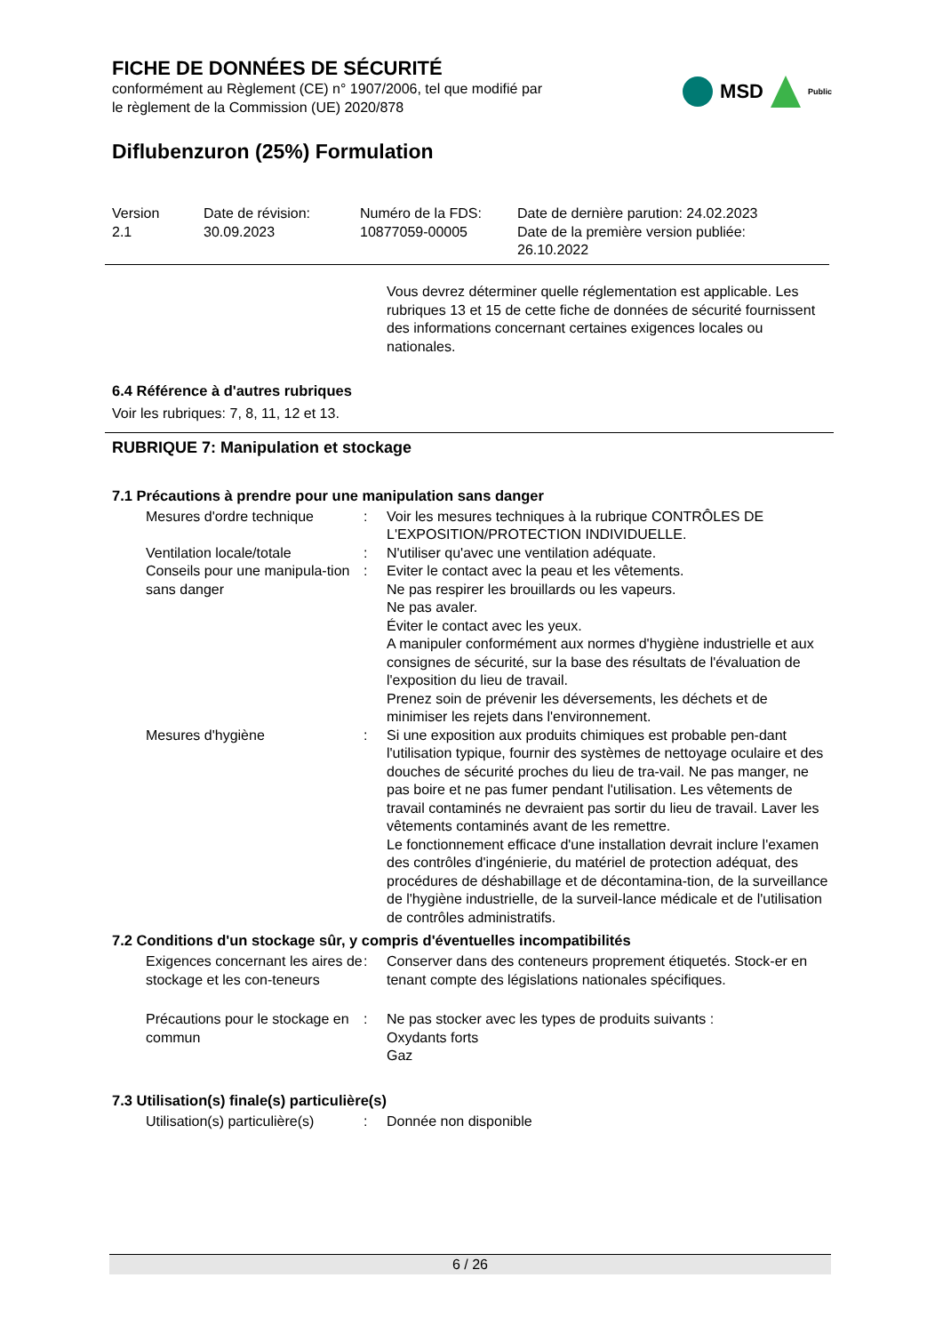FICHE DE DONNÉES DE SÉCURITÉ
conformément au Règlement (CE) n° 1907/2006, tel que modifié par
le règlement de la Commission (UE) 2020/878
MSD Public
Diflubenzuron (25%) Formulation
| Version 2.1 | Date de révision: 30.09.2023 | Numéro de la FDS: 10877059-00005 | Date de dernière parution: 24.02.2023 Date de la première version publiée: 26.10.2022 |
Vous devrez déterminer quelle réglementation est applicable. Les rubriques 13 et 15 de cette fiche de données de sécurité fournissent des informations concernant certaines exigences locales ou nationales.
6.4 Référence à d'autres rubriques
Voir les rubriques: 7, 8, 11, 12 et 13.
RUBRIQUE 7: Manipulation et stockage
7.1 Précautions à prendre pour une manipulation sans danger
| Mesures d'ordre technique | : | Voir les mesures techniques à la rubrique CONTRÔLES DE L'EXPOSITION/PROTECTION INDIVIDUELLE. |
| Ventilation locale/totale | : | N'utiliser qu'avec une ventilation adéquate. |
| Conseils pour une manipula-tion sans danger | : | Eviter le contact avec la peau et les vêtements. Ne pas respirer les brouillards ou les vapeurs. Ne pas avaler. Éviter le contact avec les yeux. A manipuler conformément aux normes d'hygiène industrielle et aux consignes de sécurité, sur la base des résultats de l'évaluation de l'exposition du lieu de travail. Prenez soin de prévenir les déversements, les déchets et de minimiser les rejets dans l'environnement. |
| Mesures d'hygiène | : | Si une exposition aux produits chimiques est probable pen-dant l'utilisation typique, fournir des systèmes de nettoyage oculaire et des douches de sécurité proches du lieu de tra-vail. Ne pas manger, ne pas boire et ne pas fumer pendant l'utilisation. Les vêtements de travail contaminés ne devraient pas sortir du lieu de travail. Laver les vêtements contaminés avant de les remettre. Le fonctionnement efficace d'une installation devrait inclure l'examen des contrôles d'ingénierie, du matériel de protection adéquat, des procédures de déshabillage et de décontamina-tion, de la surveillance de l'hygiène industrielle, de la surveil-lance médicale et de l'utilisation de contrôles administratifs. |
7.2 Conditions d'un stockage sûr, y compris d'éventuelles incompatibilités
| Exigences concernant les aires de stockage et les con-teneurs | : | Conserver dans des conteneurs proprement étiquetés. Stock-er en tenant compte des législations nationales spécifiques. |
| Précautions pour le stockage en commun | : | Ne pas stocker avec les types de produits suivants : Oxydants forts Gaz |
7.3 Utilisation(s) finale(s) particulière(s)
| Utilisation(s) particulière(s) | : | Donnée non disponible |
6 / 26